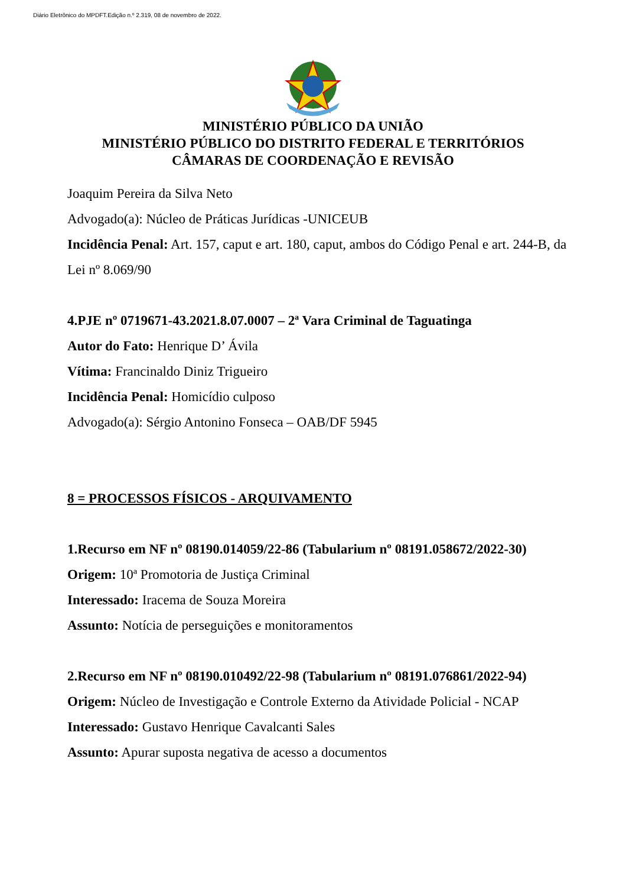Diário Eletrônico do MPDFT.Edição n.º 2.319, 08 de novembro de 2022.
MINISTÉRIO PÚBLICO DA UNIÃO
MINISTÉRIO PÚBLICO DO DISTRITO FEDERAL E TERRITÓRIOS
CÂMARAS DE COORDENAÇÃO E REVISÃO
Joaquim Pereira da Silva Neto
Advogado(a): Núcleo de Práticas Jurídicas -UNICEUB
Incidência Penal: Art. 157, caput e art. 180, caput, ambos do Código Penal e art. 244-B, da Lei nº 8.069/90
4.PJE nº 0719671-43.2021.8.07.0007 – 2ª Vara Criminal de Taguatinga
Autor do Fato: Henrique D’ Ávila
Vítima: Francinaldo Diniz Trigueiro
Incidência Penal: Homicídio culposo
Advogado(a): Sérgio Antonino Fonseca – OAB/DF 5945
8 = PROCESSOS FÍSICOS - ARQUIVAMENTO
1.Recurso em NF nº 08190.014059/22-86 (Tabularium nº 08191.058672/2022-30)
Origem: 10ª Promotoria de Justiça Criminal
Interessado: Iracema de Souza Moreira
Assunto: Notícia de perseguições e monitoramentos
2.Recurso em NF nº 08190.010492/22-98 (Tabularium nº 08191.076861/2022-94)
Origem: Núcleo de Investigação e Controle Externo da Atividade Policial - NCAP
Interessado: Gustavo Henrique Cavalcanti Sales
Assunto: Apurar suposta negativa de acesso a documentos